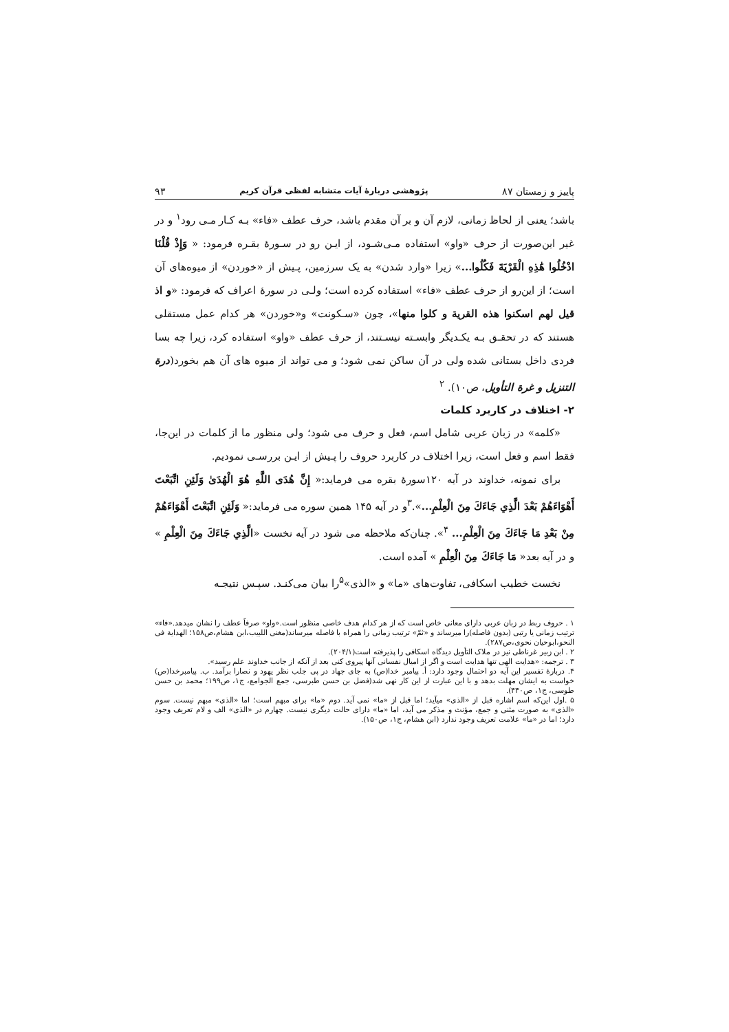پاییز و زمستان ۸۷ پژوهشی دربارهٔ آیات متشابه لفظی قرآن کریم ۹۳
باشد؛ یعنی از لحاظ زمانی، لازم آن و بر آن مقدم باشد، حرف عطف «فاء» بـه کـار مـی رود<sup>۱</sup> و در غیر این‌صورت از حرف «واو» استفاده مـی‌شـود، از ایـن رو در سـورهٔ بقـره فرمود: « وَإِذْ قُلْنَا ادْخُلُوا هَٰذِهِ الْقَرْيَةَ فَكُلُوا...» زیرا «وارد شدن» به یک سرزمین، پـیش از «خوردن» از میوه‌های آن است؛ از این‌رو از حرف عطف «فاء» استفاده کرده است؛ ولـی در سورهٔ اعراف که فرمود: «و اذ قیل لهم اسکنوا هذه القریة و کلوا منها»، چون «سـکونت» و«خوردن» هر کدام عمل مستقلی هستند که در تحقـق بـه یکـدیگر وابسـته نیسـتند، از حرف عطف «واو» استفاده کرد، زیرا چه بسا فردی داخل بستانی شده ولی در آن ساکن نمی شود؛ و می تواند از میوه های آن هم بخورد(درة التنزیل و غرة التأویل، ص۱۰). <sup>۲</sup>
۲- اختلاف در کاربرد کلمات
«کلمه» در زبان عربی شامل اسم، فعل و حرف می شود؛ ولی منظور ما از کلمات در این‌جا، فقط اسم و فعل است، زیرا اختلاف در کاربرد حروف را پـیش از ایـن بررسـی نمودیم.
برای نمونه، خداوند در آیه ۱۲۰سورهٔ بقره می فرماید:« إِنَّ هُدَى اللَّهِ هُوَ الْهُدَىٰ وَلَئِنِ اتَّبَعْتَ أَهْوَاءَهُمْ بَعْدَ الَّذِي جَاءَكَ مِنَ الْعِلْمِ...».<sup>۳</sup>و در آیه ۱۴۵ همین سوره می فرماید:« وَلَئِنِ اتَّبَعْتَ أَهْوَاءَهُمْ مِنْ بَعْدِ مَا جَاءَكَ مِنَ الْعِلْمِ... <sup>۴</sup>». چنان‌که ملاحظه می شود در آیه نخست «الَّذِي جَاءَكَ مِنَ الْعِلْمِ » و در آیه بعد« مَا جَاءَكَ مِنَ الْعِلْمِ » آمده است.
نخست خطیب اسکافی، تفاوت‌های «ما» و «الذی»<sup>۵</sup>را بیان می‌کنـد. سپـس نتیجـه
۱ . حروف ربط در زبان عربی دارای معانی خاص است که از هر کدام هدف خاصی منظور است.«واو» صرفاً عطف را نشان میدهد.«فاء» ترتیب زمانی یا رتبی (بدون فاصله)را میرساند و «ثمّ» ترتیب زمانی را همراه با فاصله میرساند(مغنی اللبیب،ابن هشام،ص۱۵۸؛ الهدایة فی النحو،ابوحیان نحوی،ص۲۸۷).
۲ . ابن زبیر غرناطی نیز در ملاک التأویل دیدگاه اسکافی را پذیرفته است(۲۰۴/۱).
۳ . ترجمه: «هدایت الهی تنها هدایت است و اگر از امیال نفسانی آنها پیروی کنی بعد از آنکه از جانب خداوند علم رسید».
۴. دربارهٔ تفسیر این آیه دو احتمال وجود دارد: أ. پیامبر خدا(ص) به جای جهاد در پی جلب نظر یهود و نصارا برآمد. ب. پیامبرخدا(ص) خواست به ایشان مهلت بدهد و با این عبارت از این کار نهی شد(فضل بن حسن طبرسی، جمع الجوامع، ج۱، ص۱۹۹؛ محمد بن حسن طوسی، ج۱، ص۴۴۰).
۵ .اول این‌که اسم اشاره قبل از «الذی» میآید؛ اما قبل از «ما» نمی آید. دوم «ما» برای مبهم است؛ اما «الذی» مبهم نیست. سوم «الذی» به صورت مثنی و جمع، مؤنث و مذکر می آید، اما «ما» دارای حالت دیگری نیست. چهارم در «الذی» الف و لام تعریف وجود دارد؛ اما در «ما» علامت تعریف وجود ندارد (ابن هشام، ج۱، ص۱۵۰).